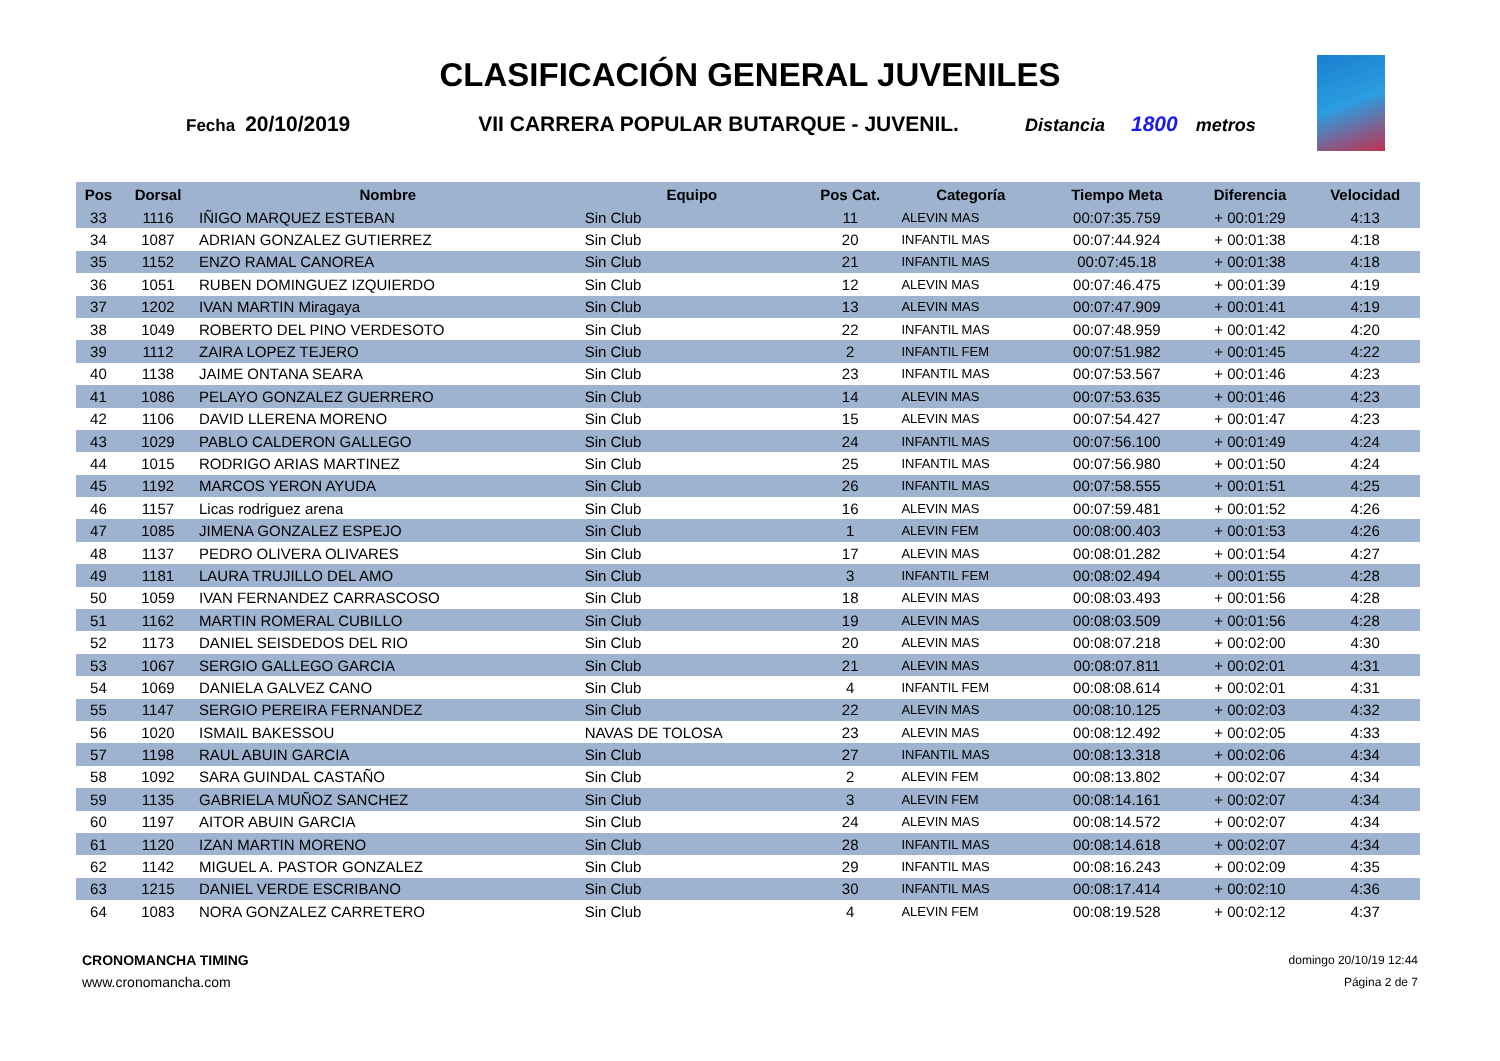CLASIFICACIÓN GENERAL JUVENILES
Fecha 20/10/2019 VII CARRERA POPULAR BUTARQUE - JUVENIL. Distancia 1800 metros
| Pos | Dorsal | Nombre | Equipo | Pos Cat. | Categoría | Tiempo Meta | Diferencia | Velocidad |
| --- | --- | --- | --- | --- | --- | --- | --- | --- |
| 33 | 1116 | IÑIGO MARQUEZ ESTEBAN | Sin Club | 11 | ALEVIN MAS | 00:07:35.759 | + 00:01:29 | 4:13 |
| 34 | 1087 | ADRIAN GONZALEZ GUTIERREZ | Sin Club | 20 | INFANTIL MAS | 00:07:44.924 | + 00:01:38 | 4:18 |
| 35 | 1152 | ENZO RAMAL CANOREA | Sin Club | 21 | INFANTIL MAS | 00:07:45.18 | + 00:01:38 | 4:18 |
| 36 | 1051 | RUBEN DOMINGUEZ IZQUIERDO | Sin Club | 12 | ALEVIN MAS | 00:07:46.475 | + 00:01:39 | 4:19 |
| 37 | 1202 | IVAN MARTIN Miragaya | Sin Club | 13 | ALEVIN MAS | 00:07:47.909 | + 00:01:41 | 4:19 |
| 38 | 1049 | ROBERTO DEL PINO VERDESOTO | Sin Club | 22 | INFANTIL MAS | 00:07:48.959 | + 00:01:42 | 4:20 |
| 39 | 1112 | ZAIRA LOPEZ TEJERO | Sin Club | 2 | INFANTIL FEM | 00:07:51.982 | + 00:01:45 | 4:22 |
| 40 | 1138 | JAIME ONTANA SEARA | Sin Club | 23 | INFANTIL MAS | 00:07:53.567 | + 00:01:46 | 4:23 |
| 41 | 1086 | PELAYO GONZALEZ GUERRERO | Sin Club | 14 | ALEVIN MAS | 00:07:53.635 | + 00:01:46 | 4:23 |
| 42 | 1106 | DAVID LLERENA MORENO | Sin Club | 15 | ALEVIN MAS | 00:07:54.427 | + 00:01:47 | 4:23 |
| 43 | 1029 | PABLO CALDERON GALLEGO | Sin Club | 24 | INFANTIL MAS | 00:07:56.100 | + 00:01:49 | 4:24 |
| 44 | 1015 | RODRIGO ARIAS MARTINEZ | Sin Club | 25 | INFANTIL MAS | 00:07:56.980 | + 00:01:50 | 4:24 |
| 45 | 1192 | MARCOS YERON AYUDA | Sin Club | 26 | INFANTIL MAS | 00:07:58.555 | + 00:01:51 | 4:25 |
| 46 | 1157 | Licas rodriguez arena | Sin Club | 16 | ALEVIN MAS | 00:07:59.481 | + 00:01:52 | 4:26 |
| 47 | 1085 | JIMENA GONZALEZ ESPEJO | Sin Club | 1 | ALEVIN FEM | 00:08:00.403 | + 00:01:53 | 4:26 |
| 48 | 1137 | PEDRO OLIVERA OLIVARES | Sin Club | 17 | ALEVIN MAS | 00:08:01.282 | + 00:01:54 | 4:27 |
| 49 | 1181 | LAURA TRUJILLO DEL AMO | Sin Club | 3 | INFANTIL FEM | 00:08:02.494 | + 00:01:55 | 4:28 |
| 50 | 1059 | IVAN FERNANDEZ CARRASCOSO | Sin Club | 18 | ALEVIN MAS | 00:08:03.493 | + 00:01:56 | 4:28 |
| 51 | 1162 | MARTIN ROMERAL CUBILLO | Sin Club | 19 | ALEVIN MAS | 00:08:03.509 | + 00:01:56 | 4:28 |
| 52 | 1173 | DANIEL SEISDEDOS DEL RIO | Sin Club | 20 | ALEVIN MAS | 00:08:07.218 | + 00:02:00 | 4:30 |
| 53 | 1067 | SERGIO GALLEGO GARCIA | Sin Club | 21 | ALEVIN MAS | 00:08:07.811 | + 00:02:01 | 4:31 |
| 54 | 1069 | DANIELA GALVEZ CANO | Sin Club | 4 | INFANTIL FEM | 00:08:08.614 | + 00:02:01 | 4:31 |
| 55 | 1147 | SERGIO PEREIRA FERNANDEZ | Sin Club | 22 | ALEVIN MAS | 00:08:10.125 | + 00:02:03 | 4:32 |
| 56 | 1020 | ISMAIL BAKESSOU | NAVAS DE TOLOSA | 23 | ALEVIN MAS | 00:08:12.492 | + 00:02:05 | 4:33 |
| 57 | 1198 | RAUL ABUIN GARCIA | Sin Club | 27 | INFANTIL MAS | 00:08:13.318 | + 00:02:06 | 4:34 |
| 58 | 1092 | SARA GUINDAL CASTAÑO | Sin Club | 2 | ALEVIN FEM | 00:08:13.802 | + 00:02:07 | 4:34 |
| 59 | 1135 | GABRIELA MUÑOZ SANCHEZ | Sin Club | 3 | ALEVIN FEM | 00:08:14.161 | + 00:02:07 | 4:34 |
| 60 | 1197 | AITOR ABUIN GARCIA | Sin Club | 24 | ALEVIN MAS | 00:08:14.572 | + 00:02:07 | 4:34 |
| 61 | 1120 | IZAN MARTIN MORENO | Sin Club | 28 | INFANTIL MAS | 00:08:14.618 | + 00:02:07 | 4:34 |
| 62 | 1142 | MIGUEL A. PASTOR GONZALEZ | Sin Club | 29 | INFANTIL MAS | 00:08:16.243 | + 00:02:09 | 4:35 |
| 63 | 1215 | DANIEL VERDE ESCRIBANO | Sin Club | 30 | INFANTIL MAS | 00:08:17.414 | + 00:02:10 | 4:36 |
| 64 | 1083 | NORA GONZALEZ CARRETERO | Sin Club | 4 | ALEVIN FEM | 00:08:19.528 | + 00:02:12 | 4:37 |
CRONOMANCHA TIMING
www.cronomancha.com
domingo 20/10/19 12:44
Página 2 de 7